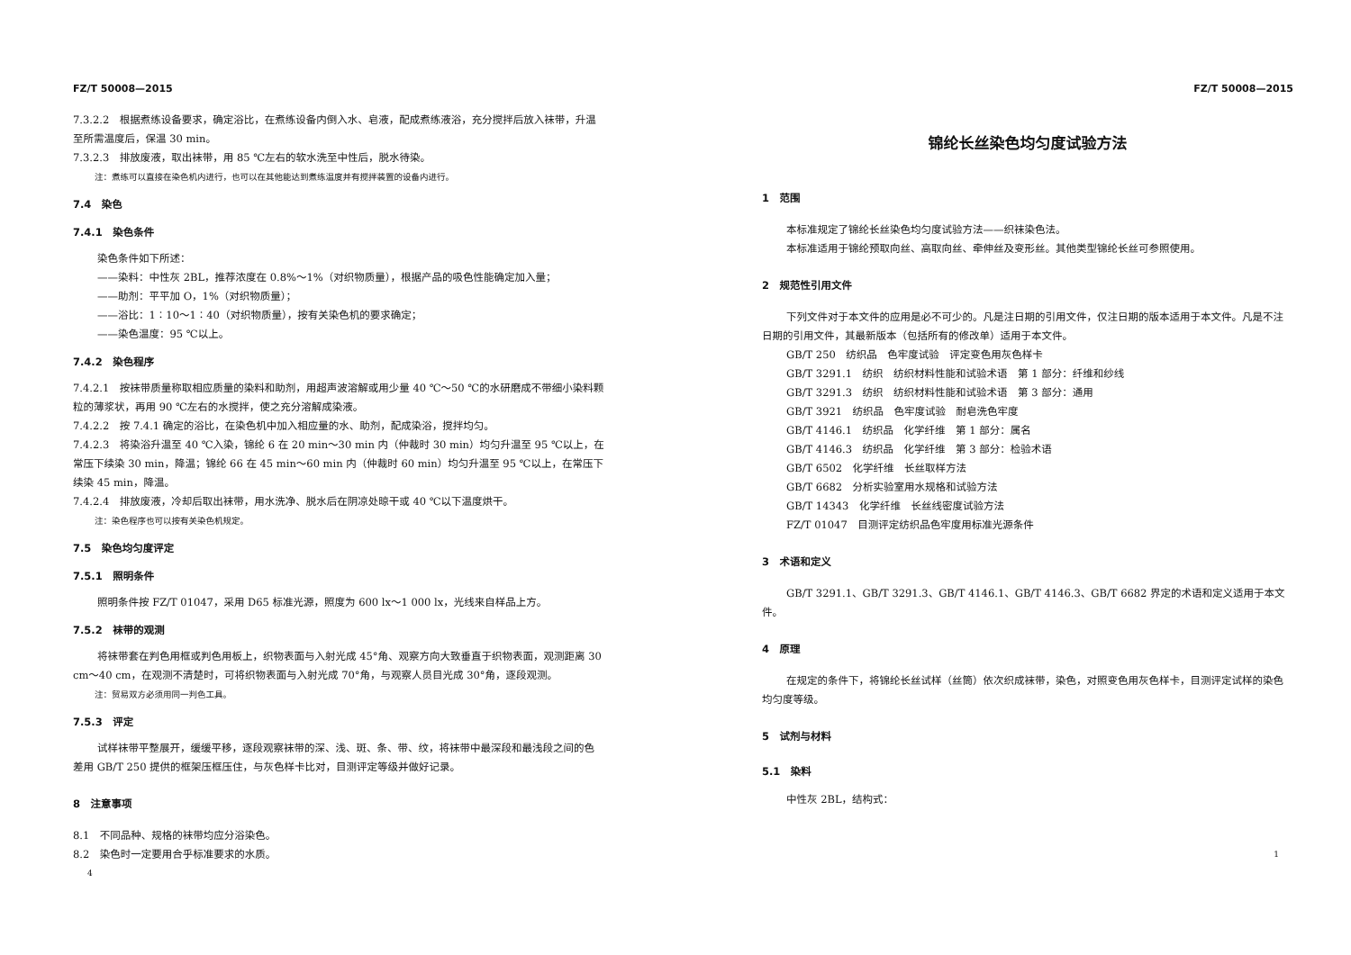FZ/T 50008—2015
7.3.2.2　根据煮练设备要求，确定浴比，在煮练设备内倒入水、皂液，配成煮练液浴，充分搅拌后放入袜带，升温至所需温度后，保温 30 min。
7.3.2.3　排放废液，取出袜带，用 85 ℃左右的软水洗至中性后，脱水待染。
注：煮练可以直接在染色机内进行，也可以在其他能达到煮练温度并有搅拌装置的设备内进行。
7.4　染色
7.4.1　染色条件
染色条件如下所述：
——染料：中性灰 2BL，推荐浓度在 0.8%～1%（对织物质量），根据产品的吸色性能确定加入量；
——助剂：平平加 O，1%（对织物质量）；
——浴比：1∶10～1∶40（对织物质量），按有关染色机的要求确定；
——染色温度：95 ℃以上。
7.4.2　染色程序
7.4.2.1　按袜带质量称取相应质量的染料和助剂，用超声波溶解或用少量 40 ℃～50 ℃的水研磨成不带细小染料颗粒的薄浆状，再用 90 ℃左右的水搅拌，使之充分溶解成染液。
7.4.2.2　按 7.4.1 确定的浴比，在染色机中加入相应量的水、助剂，配成染浴，搅拌均匀。
7.4.2.3　将染浴升温至 40 ℃入染，锦纶 6 在 20 min～30 min 内（仲裁时 30 min）均匀升温至 95 ℃以上，在常压下续染 30 min，降温；锦纶 66 在 45 min～60 min 内（仲裁时 60 min）均匀升温至 95 ℃以上，在常压下续染 45 min，降温。
7.4.2.4　排放废液，冷却后取出袜带，用水洗净、脱水后在阴凉处晾干或 40 ℃以下温度烘干。
注：染色程序也可以按有关染色机规定。
7.5　染色均匀度评定
7.5.1　照明条件
照明条件按 FZ/T 01047，采用 D65 标准光源，照度为 600 lx～1 000 lx，光线来自样品上方。
7.5.2　袜带的观测
将袜带套在判色用框或判色用板上，织物表面与入射光成 45°角、观察方向大致垂直于织物表面，观测距离 30 cm～40 cm，在观测不清楚时，可将织物表面与入射光成 70°角，与观察人员目光成 30°角，逐段观测。
注：贸易双方必须用同一判色工具。
7.5.3　评定
试样袜带平整展开，缓缓平移，逐段观察袜带的深、浅、斑、条、带、纹，将袜带中最深段和最浅段之间的色差用 GB/T 250 提供的框架压框压住，与灰色样卡比对，目测评定等级并做好记录。
8　注意事项
8.1　不同品种、规格的袜带均应分浴染色。
8.2　染色时一定要用合乎标准要求的水质。
4
FZ/T 50008—2015
锦纶长丝染色均匀度试验方法
1　范围
本标准规定了锦纶长丝染色均匀度试验方法——织袜染色法。
本标准适用于锦纶预取向丝、高取向丝、牵伸丝及变形丝。其他类型锦纶长丝可参照使用。
2　规范性引用文件
下列文件对于本文件的应用是必不可少的。凡是注日期的引用文件，仅注日期的版本适用于本文件。凡是不注日期的引用文件，其最新版本（包括所有的修改单）适用于本文件。
GB/T 250　纺织品　色牢度试验　评定变色用灰色样卡
GB/T 3291.1　纺织　纺织材料性能和试验术语　第 1 部分：纤维和纱线
GB/T 3291.3　纺织　纺织材料性能和试验术语　第 3 部分：通用
GB/T 3921　纺织品　色牢度试验　耐皂洗色牢度
GB/T 4146.1　纺织品　化学纤维　第 1 部分：属名
GB/T 4146.3　纺织品　化学纤维　第 3 部分：检验术语
GB/T 6502　化学纤维　长丝取样方法
GB/T 6682　分析实验室用水规格和试验方法
GB/T 14343　化学纤维　长丝线密度试验方法
FZ/T 01047　目测评定纺织品色牢度用标准光源条件
3　术语和定义
GB/T 3291.1、GB/T 3291.3、GB/T 4146.1、GB/T 4146.3、GB/T 6682 界定的术语和定义适用于本文件。
4　原理
在规定的条件下，将锦纶长丝试样（丝筒）依次织成袜带，染色，对照变色用灰色样卡，目测评定试样的染色均匀度等级。
5　试剂与材料
5.1　染料
中性灰 2BL，结构式：
1